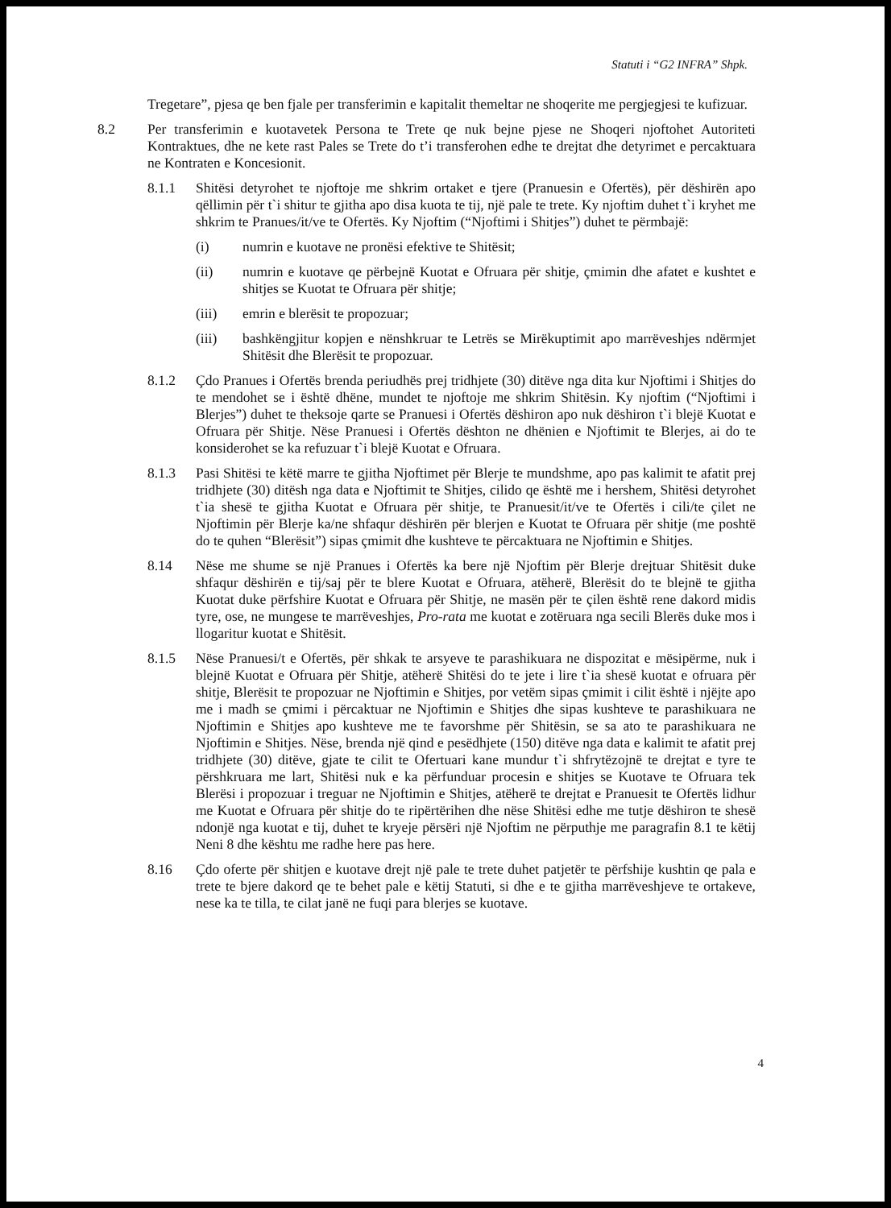Statuti i “G2 INFRA” Shpk.
Tregetare”, pjesa qe ben fjale per transferimin e kapitalit themeltar ne shoqerite me pergjegjesi te kufizuar.
8.2 Per transferimin e kuotavetek Persona te Trete qe nuk bejne pjese ne Shoqeri njoftohet Autoriteti Kontraktues, dhe ne kete rast Pales se Trete do t’i transferohen edhe te drejtat dhe detyrimet e percaktuara ne Kontraten e Koncesionit.
8.1.1 Shitësi detyrohet te njoftoje me shkrim ortaket e tjere (Pranuesin e Ofertës), për dëshirën apo qëllimin për t`i shitur te gjitha apo disa kuota te tij, një pale te trete. Ky njoftim duhet t`i kryhet me shkrim te Pranues/it/ve te Ofertës. Ky Njoftim (“Njoftimi i Shitjes”) duhet te përmbajë:
(i) numrin e kuotave ne pronësi efektive te Shitësit;
(ii) numrin e kuotave qe përbejnë Kuotat e Ofruara për shitje, çmimin dhe afatet e kushtet e shitjes se Kuotat te Ofruara për shitje;
(iii) emrin e blerësit te propozuar;
(iii) bashkëngjitur kopjen e nënshkruar te Letrës se Mirëkuptimit apo marrëveshjes ndërmjet Shitësit dhe Blerësit te propozuar.
8.1.2 Çdo Pranues i Ofertës brenda periudhës prej tridhjete (30) ditëve nga dita kur Njoftimi i Shitjes do te mendohet se i është dhëne, mundet te njoftoje me shkrim Shitësin. Ky njoftim (“Njoftimi i Blerjes”) duhet te theksoje qarte se Pranuesi i Ofertës dëshiron apo nuk dëshiron t`i blejë Kuotat e Ofruara për Shitje. Nëse Pranuesi i Ofertës dështon ne dhënien e Njoftimit te Blerjes, ai do te konsiderohet se ka refuzuar t`i blejë Kuotat e Ofruara.
8.1.3 Pasi Shitësi te këtë marre te gjitha Njoftimet për Blerje te mundshme, apo pas kalimit te afatit prej tridhjete (30) ditësh nga data e Njoftimit te Shitjes, cilido qe është me i hershem, Shitësi detyrohet t`ia shesë te gjitha Kuotat e Ofruara për shitje, te Pranuesit/it/ve te Ofertës i cili/te çilet ne Njoftimin për Blerje ka/ne shfaqur dëshirën për blerjen e Kuotat te Ofruara për shitje (me poshtë do te quhen “Blerësit”) sipas çmimit dhe kushteve te përcaktuara ne Njoftimin e Shitjes.
8.14 Nëse me shume se një Pranues i Ofertës ka bere një Njoftim për Blerje drejtuar Shitësit duke shfaqur dëshirën e tij/saj për te blere Kuotat e Ofruara, atëherë, Blerësit do te blejnë te gjitha Kuotat duke përfshire Kuotat e Ofruara për Shitje, ne masën për te çilen është rene dakord midis tyre, ose, ne mungese te marrëveshjes, Pro-rata me kuotat e zotëruara nga secili Blerës duke mos i llogaritur kuotat e Shitësit.
8.1.5 Nëse Pranuesi/t e Ofertës, për shkak te arsyeve te parashikuara ne dispozitat e mësipërme, nuk i blejnë Kuotat e Ofruara për Shitje, atëherë Shitësi do te jete i lire t`ia shesë kuotat e ofruara për shitje, Blerësit te propozuar ne Njoftimin e Shitjes, por vetëm sipas çmimit i cilit është i njëjte apo me i madh se çmimi i përcaktuar ne Njoftimin e Shitjes dhe sipas kushteve te parashikuara ne Njoftimin e Shitjes apo kushteve me te favorshme për Shitësin, se sa ato te parashikuara ne Njoftimin e Shitjes. Nëse, brenda një qind e pesëdhjete (150) ditëve nga data e kalimit te afatit prej tridhjete (30) ditëve, gjate te cilit te Ofertuari kane mundur t`i shfrytëzojnë te drejtat e tyre te përshkruara me lart, Shitësi nuk e ka përfunduar procesin e shitjes se Kuotave te Ofruara tek Blerësi i propozuar i treguar ne Njoftimin e Shitjes, atëherë te drejtat e Pranuesit te Ofertës lidhur me Kuotat e Ofruara për shitje do te ripërtërihen dhe nëse Shitësi edhe me tutje dëshiron te shesë ndonjë nga kuotat e tij, duhet te kryeje përsëri një Njoftim ne përputhje me paragrafin 8.1 te këtij Neni 8 dhe kështu me radhe here pas here.
8.16 Çdo oferte për shitjen e kuotave drejt një pale te trete duhet patjetër te përfshije kushtin qe pala e trete te bjere dakord qe te behet pale e këtij Statuti, si dhe e te gjitha marrëveshjeve te ortakeve, nese ka te tilla, te cilat janë ne fuqi para blerjes se kuotave.
4